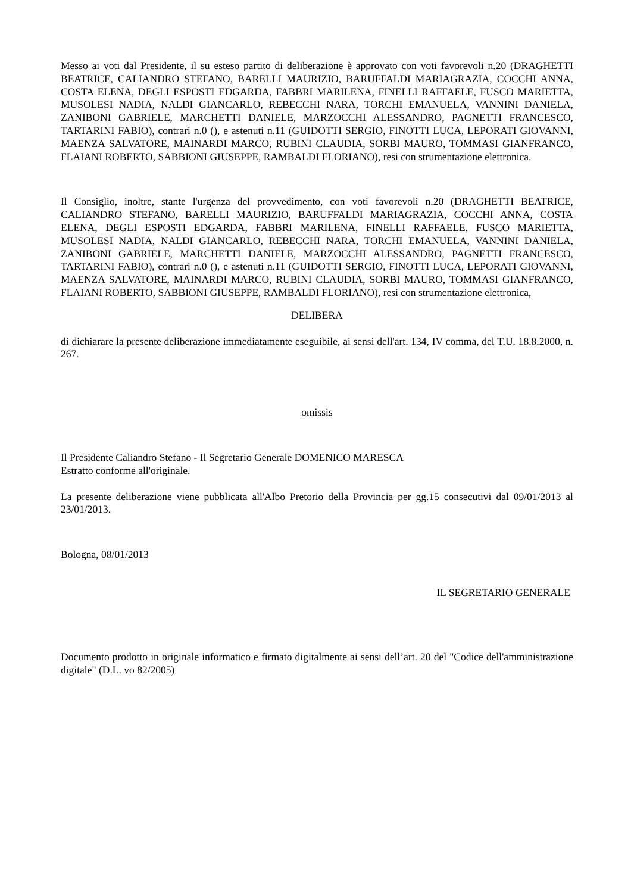Messo ai voti dal Presidente, il su esteso partito di deliberazione è approvato con voti favorevoli n.20 (DRAGHETTI BEATRICE, CALIANDRO STEFANO, BARELLI MAURIZIO, BARUFFALDI MARIAGRAZIA, COCCHI ANNA, COSTA ELENA, DEGLI ESPOSTI EDGARDA, FABBRI MARILENA, FINELLI RAFFAELE, FUSCO MARIETTA, MUSOLESI NADIA, NALDI GIANCARLO, REBECCHI NARA, TORCHI EMANUELA, VANNINI DANIELA, ZANIBONI GABRIELE, MARCHETTI DANIELE, MARZOCCHI ALESSANDRO, PAGNETTI FRANCESCO, TARTARINI FABIO), contrari n.0 (), e astenuti n.11 (GUIDOTTI SERGIO, FINOTTI LUCA, LEPORATI GIOVANNI, MAENZA SALVATORE, MAINARDI MARCO, RUBINI CLAUDIA, SORBI MAURO, TOMMASI GIANFRANCO, FLAIANI ROBERTO, SABBIONI GIUSEPPE, RAMBALDI FLORIANO), resi con strumentazione elettronica.
Il Consiglio, inoltre, stante l'urgenza del provvedimento, con voti favorevoli n.20 (DRAGHETTI BEATRICE, CALIANDRO STEFANO, BARELLI MAURIZIO, BARUFFALDI MARIAGRAZIA, COCCHI ANNA, COSTA ELENA, DEGLI ESPOSTI EDGARDA, FABBRI MARILENA, FINELLI RAFFAELE, FUSCO MARIETTA, MUSOLESI NADIA, NALDI GIANCARLO, REBECCHI NARA, TORCHI EMANUELA, VANNINI DANIELA, ZANIBONI GABRIELE, MARCHETTI DANIELE, MARZOCCHI ALESSANDRO, PAGNETTI FRANCESCO, TARTARINI FABIO), contrari n.0 (), e astenuti n.11 (GUIDOTTI SERGIO, FINOTTI LUCA, LEPORATI GIOVANNI, MAENZA SALVATORE, MAINARDI MARCO, RUBINI CLAUDIA, SORBI MAURO, TOMMASI GIANFRANCO, FLAIANI ROBERTO, SABBIONI GIUSEPPE, RAMBALDI FLORIANO), resi con strumentazione elettronica,
DELIBERA
di dichiarare la presente deliberazione immediatamente eseguibile, ai sensi dell'art. 134, IV comma, del T.U. 18.8.2000, n. 267.
omissis
Il Presidente Caliandro Stefano - Il Segretario Generale DOMENICO MARESCA
Estratto conforme all'originale.
La presente deliberazione viene pubblicata all'Albo Pretorio della Provincia per gg.15 consecutivi dal 09/01/2013 al 23/01/2013.
Bologna, 08/01/2013
IL SEGRETARIO GENERALE
Documento prodotto in originale informatico e firmato digitalmente ai sensi dell’art. 20 del "Codice dell'amministrazione digitale" (D.L. vo 82/2005)